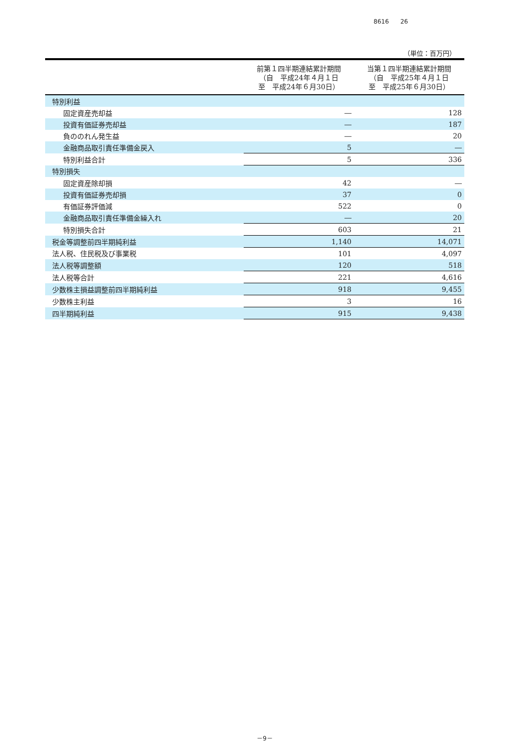8616 26
（単位：百万円）
| | 前第１四半期連結累計期間 （自 平成24年４月１日 至 平成24年６月30日） | 当第１四半期連結累計期間 （自 平成25年４月１日 至 平成25年６月30日） |
| --- | --- | --- |
| 特別利益 | | |
| 固定資産売却益 | ― | 128 |
| 投資有価証券売却益 | ― | 187 |
| 負ののれん発生益 | ― | 20 |
| 金融商品取引責任準備金戻入 | 5 | ― |
| 特別利益合計 | 5 | 336 |
| 特別損失 | | |
| 固定資産除却損 | 42 | ― |
| 投資有価証券売却損 | 37 | 0 |
| 有価証券評価減 | 522 | 0 |
| 金融商品取引責任準備金繰入れ | ― | 20 |
| 特別損失合計 | 603 | 21 |
| 税金等調整前四半期純利益 | 1,140 | 14,071 |
| 法人税、住民税及び事業税 | 101 | 4,097 |
| 法人税等調整額 | 120 | 518 |
| 法人税等合計 | 221 | 4,616 |
| 少数株主損益調整前四半期純利益 | 918 | 9,455 |
| 少数株主利益 | 3 | 16 |
| 四半期純利益 | 915 | 9,438 |
－9－